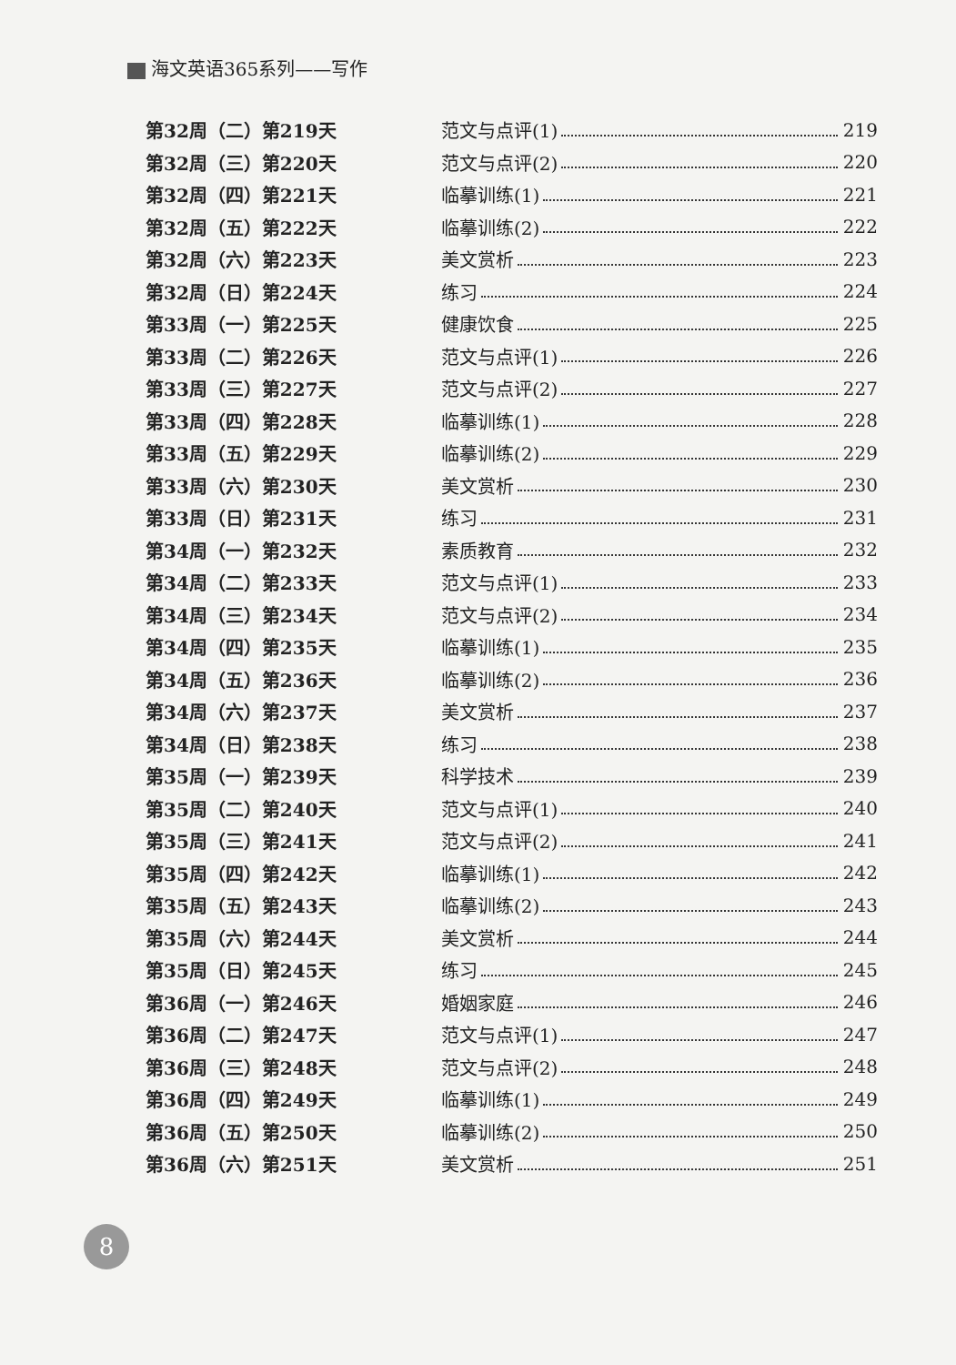海文英语365系列——写作
第32周（二）第219天 范文与点评(1) 219
第32周（三）第220天 范文与点评(2) 220
第32周（四）第221天 临摹训练(1) 221
第32周（五）第222天 临摹训练(2) 222
第32周（六）第223天 美文赏析 223
第32周（日）第224天 练习 224
第33周（一）第225天 健康饮食 225
第33周（二）第226天 范文与点评(1) 226
第33周（三）第227天 范文与点评(2) 227
第33周（四）第228天 临摹训练(1) 228
第33周（五）第229天 临摹训练(2) 229
第33周（六）第230天 美文赏析 230
第33周（日）第231天 练习 231
第34周（一）第232天 素质教育 232
第34周（二）第233天 范文与点评(1) 233
第34周（三）第234天 范文与点评(2) 234
第34周（四）第235天 临摹训练(1) 235
第34周（五）第236天 临摹训练(2) 236
第34周（六）第237天 美文赏析 237
第34周（日）第238天 练习 238
第35周（一）第239天 科学技术 239
第35周（二）第240天 范文与点评(1) 240
第35周（三）第241天 范文与点评(2) 241
第35周（四）第242天 临摹训练(1) 242
第35周（五）第243天 临摹训练(2) 243
第35周（六）第244天 美文赏析 244
第35周（日）第245天 练习 245
第36周（一）第246天 婚姻家庭 246
第36周（二）第247天 范文与点评(1) 247
第36周（三）第248天 范文与点评(2) 248
第36周（四）第249天 临摹训练(1) 249
第36周（五）第250天 临摹训练(2) 250
第36周（六）第251天 美文赏析 251
8